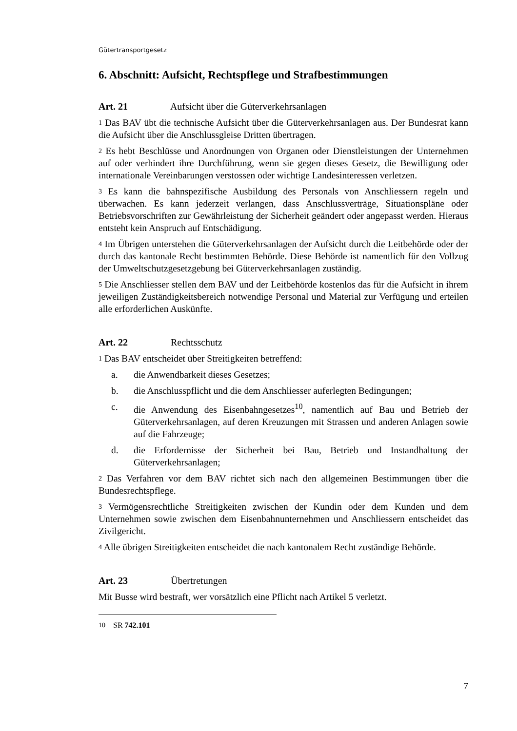Gütertransportgesetz
6. Abschnitt: Aufsicht, Rechtspflege und Strafbestimmungen
Art. 21 Aufsicht über die Güterverkehrsanlagen
1 Das BAV übt die technische Aufsicht über die Güterverkehrsanlagen aus. Der Bundesrat kann die Aufsicht über die Anschlussgleise Dritten übertragen.
2 Es hebt Beschlüsse und Anordnungen von Organen oder Dienstleistungen der Unternehmen auf oder verhindert ihre Durchführung, wenn sie gegen dieses Gesetz, die Bewilligung oder internationale Vereinbarungen verstossen oder wichtige Landesinteressen verletzen.
3 Es kann die bahnspezifische Ausbildung des Personals von Anschliessern regeln und überwachen. Es kann jederzeit verlangen, dass Anschlussverträge, Situationspläne oder Betriebsvorschriften zur Gewährleistung der Sicherheit geändert oder angepasst werden. Hieraus entsteht kein Anspruch auf Entschädigung.
4 Im Übrigen unterstehen die Güterverkehrsanlagen der Aufsicht durch die Leitbehörde oder der durch das kantonale Recht bestimmten Behörde. Diese Behörde ist namentlich für den Vollzug der Umweltschutzgesetzgebung bei Güterverkehrsanlagen zuständig.
5 Die Anschliesser stellen dem BAV und der Leitbehörde kostenlos das für die Aufsicht in ihrem jeweiligen Zuständigkeitsbereich notwendige Personal und Material zur Verfügung und erteilen alle erforderlichen Auskünfte.
Art. 22 Rechtsschutz
1 Das BAV entscheidet über Streitigkeiten betreffend:
a. die Anwendbarkeit dieses Gesetzes;
b. die Anschlusspflicht und die dem Anschliesser auferlegten Bedingungen;
c. die Anwendung des Eisenbahngesetzes<sup>10</sup>, namentlich auf Bau und Betrieb der Güterverkehrsanlagen, auf deren Kreuzungen mit Strassen und anderen Anlagen sowie auf die Fahrzeuge;
d. die Erfordernisse der Sicherheit bei Bau, Betrieb und Instandhaltung der Güterverkehrsanlagen;
2 Das Verfahren vor dem BAV richtet sich nach den allgemeinen Bestimmungen über die Bundesrechtspflege.
3 Vermögensrechtliche Streitigkeiten zwischen der Kundin oder dem Kunden und dem Unternehmen sowie zwischen dem Eisenbahnunternehmen und Anschliessern entscheidet das Zivilgericht.
4 Alle übrigen Streitigkeiten entscheidet die nach kantonalem Recht zuständige Behörde.
Art. 23 Übertretungen
Mit Busse wird bestraft, wer vorsätzlich eine Pflicht nach Artikel 5 verletzt.
10 SR 742.101
7